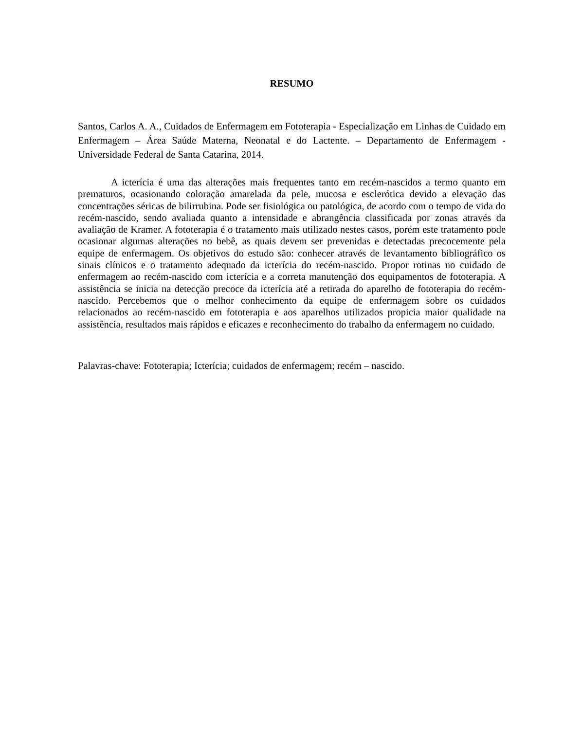RESUMO
Santos, Carlos A. A., Cuidados de Enfermagem em Fototerapia - Especialização em Linhas de Cuidado em Enfermagem – Área Saúde Materna, Neonatal e do Lactente. – Departamento de Enfermagem - Universidade Federal de Santa Catarina, 2014.
A icterícia é uma das alterações mais frequentes tanto em recém-nascidos a termo quanto em prematuros, ocasionando coloração amarelada da pele, mucosa e esclerótica devido a elevação das concentrações séricas de bilirrubina. Pode ser fisiológica ou patológica, de acordo com o tempo de vida do recém-nascido, sendo avaliada quanto a intensidade e abrangência classificada por zonas através da avaliação de Kramer. A fototerapia é o tratamento mais utilizado nestes casos, porém este tratamento pode ocasionar algumas alterações no bebê, as quais devem ser prevenidas e detectadas precocemente pela equipe de enfermagem. Os objetivos do estudo são: conhecer através de levantamento bibliográfico os sinais clínicos e o tratamento adequado da icterícia do recém-nascido. Propor rotinas no cuidado de enfermagem ao recém-nascido com icterícia e a correta manutenção dos equipamentos de fototerapia. A assistência se inicia na detecção precoce da icterícia até a retirada do aparelho de fototerapia do recém-nascido. Percebemos que o melhor conhecimento da equipe de enfermagem sobre os cuidados relacionados ao recém-nascido em fototerapia e aos aparelhos utilizados propicia maior qualidade na assistência, resultados mais rápidos e eficazes e reconhecimento do trabalho da enfermagem no cuidado.
Palavras-chave: Fototerapia; Icterícia; cuidados de enfermagem; recém – nascido.